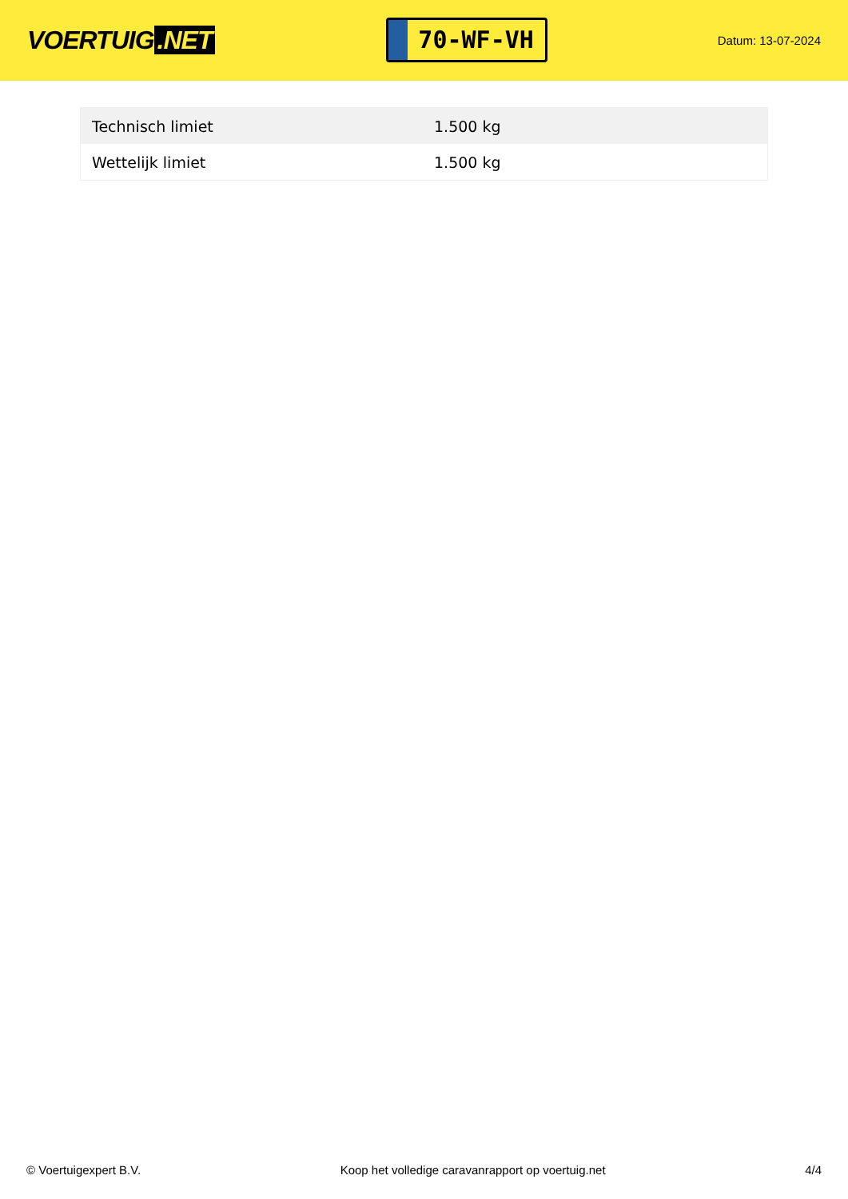VOERTUIG.NET
70-WF-VH
Datum: 13-07-2024
| Technisch limiet | 1.500 kg |
| Wettelijk limiet | 1.500 kg |
© Voertuigexpert B.V. Koop het volledige caravanrapport op voertuig.net 4/4